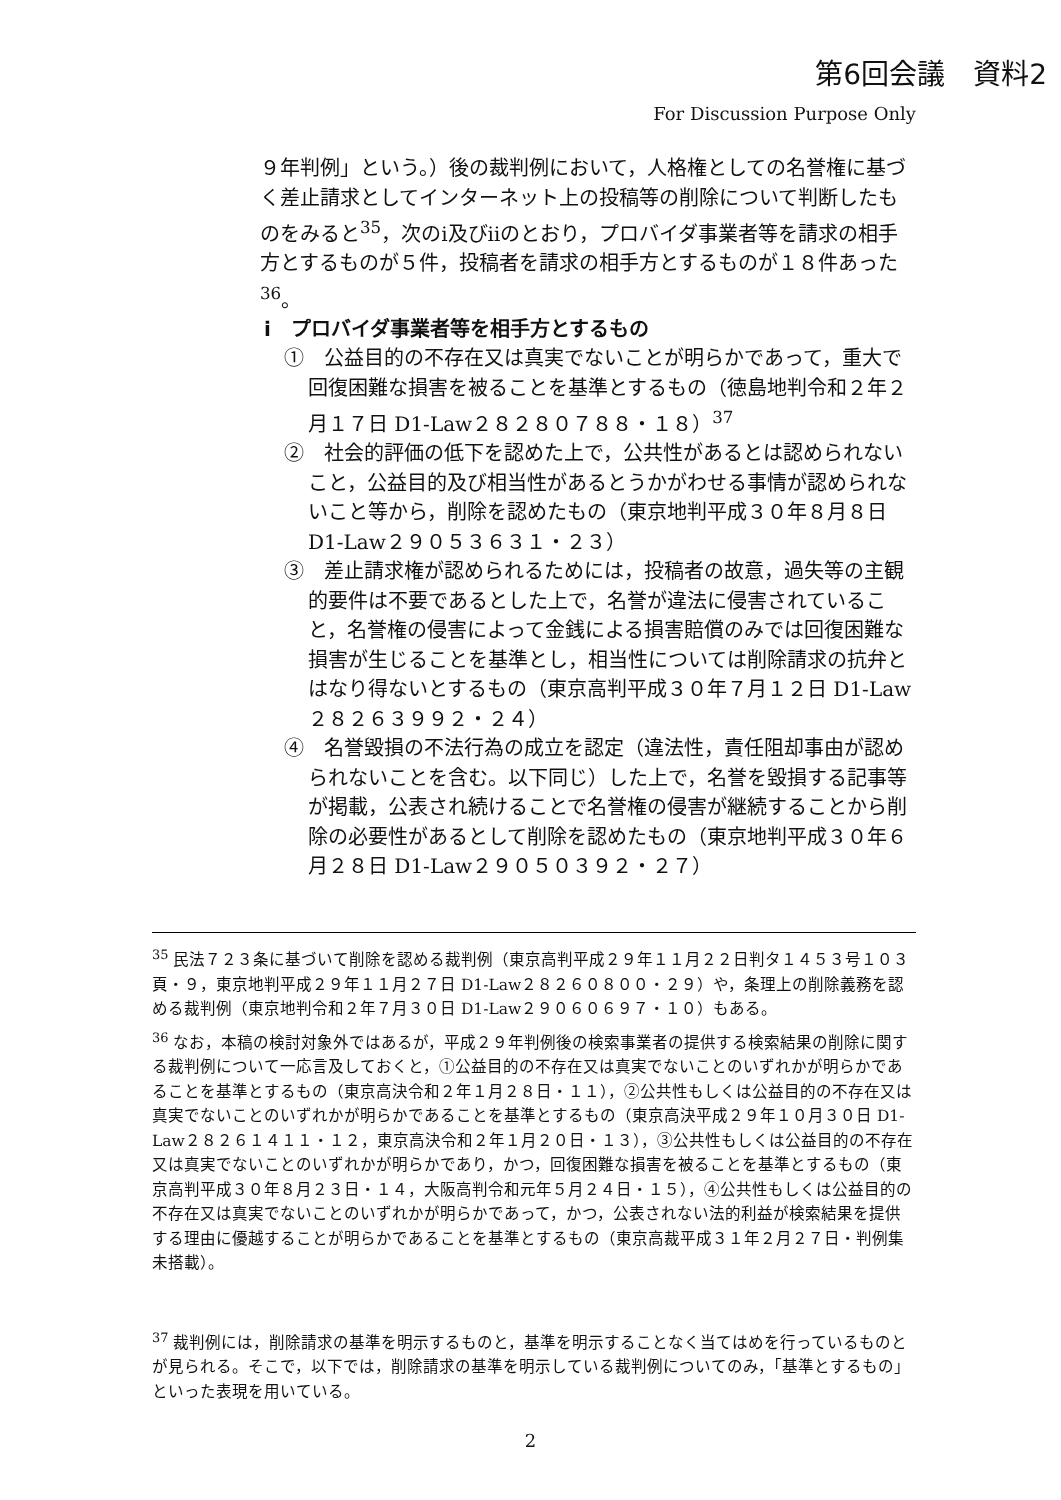第6回会議　資料2
For Discussion Purpose Only
９年判例」という。）後の裁判例において，人格権としての名誉権に基づく差止請求としてインターネット上の投稿等の削除について判断したものをみると<sup>35</sup>，次のⅰ及びⅱのとおり，プロバイダ事業者等を請求の相手方とするものが５件，投稿者を請求の相手方とするものが１８件あった<sup>36</sup>。
ⅰ　プロバイダ事業者等を相手方とするもの
①　公益目的の不存在又は真実でないことが明らかであって，重大で回復困難な損害を被ることを基準とするもの（徳島地判令和２年２月１７日 D1-Law２８２８０７８８・１８）<sup>37</sup>
②　社会的評価の低下を認めた上で，公共性があるとは認められないこと，公益目的及び相当性があるとうかがわせる事情が認められないこと等から，削除を認めたもの（東京地判平成３０年８月８日 D1-Law２９０５３６３１・２３）
③　差止請求権が認められるためには，投稿者の故意，過失等の主観的要件は不要であるとした上で，名誉が違法に侵害されていること，名誉権の侵害によって金銭による損害賠償のみでは回復困難な損害が生じることを基準とし，相当性については削除請求の抗弁とはなり得ないとするもの（東京高判平成３０年７月１２日 D1-Law２８２６３９９２・２４）
④　名誉毀損の不法行為の成立を認定（違法性，責任阻却事由が認められないことを含む。以下同じ）した上で，名誉を毀損する記事等が掲載，公表され続けることで名誉権の侵害が継続することから削除の必要性があるとして削除を認めたもの（東京地判平成３０年６月２８日 D1-Law２９０５０３９２・２７）
<sup>35</sup> 民法７２３条に基づいて削除を認める裁判例（東京高判平成２９年１１月２２日判タ１４５３号１０３頁・９，東京地判平成２９年１１月２７日 D1-Law２８２６０８００・２９）や，条理上の削除義務を認める裁判例（東京地判令和２年７月３０日 D1-Law２９０６０６９７・１０）もある。
<sup>36</sup> なお，本稿の検討対象外ではあるが，平成２９年判例後の検索事業者の提供する検索結果の削除に関する裁判例について一応言及しておくと，①公益目的の不存在又は真実でないことのいずれかが明らかであることを基準とするもの（東京高決令和２年１月２８日・１１），②公共性もしくは公益目的の不存在又は真実でないことのいずれかが明らかであることを基準とするもの（東京高決平成２９年１０月３０日 D1-Law２８２６１４１１・１２，東京高決令和２年１月２０日・１３），③公共性もしくは公益目的の不存在又は真実でないことのいずれかが明らかであり，かつ，回復困難な損害を被ることを基準とするもの（東京高判平成３０年８月２３日・１４，大阪高判令和元年５月２４日・１５），④公共性もしくは公益目的の不存在又は真実でないことのいずれかが明らかであって，かつ，公表されない法的利益が検索結果を提供する理由に優越することが明らかであることを基準とするもの（東京高裁平成３１年２月２７日・判例集未搭載）。
<sup>37</sup> 裁判例には，削除請求の基準を明示するものと，基準を明示することなく当てはめを行っているものとが見られる。そこで，以下では，削除請求の基準を明示している裁判例についてのみ，「基準とするもの」といった表現を用いている。
2